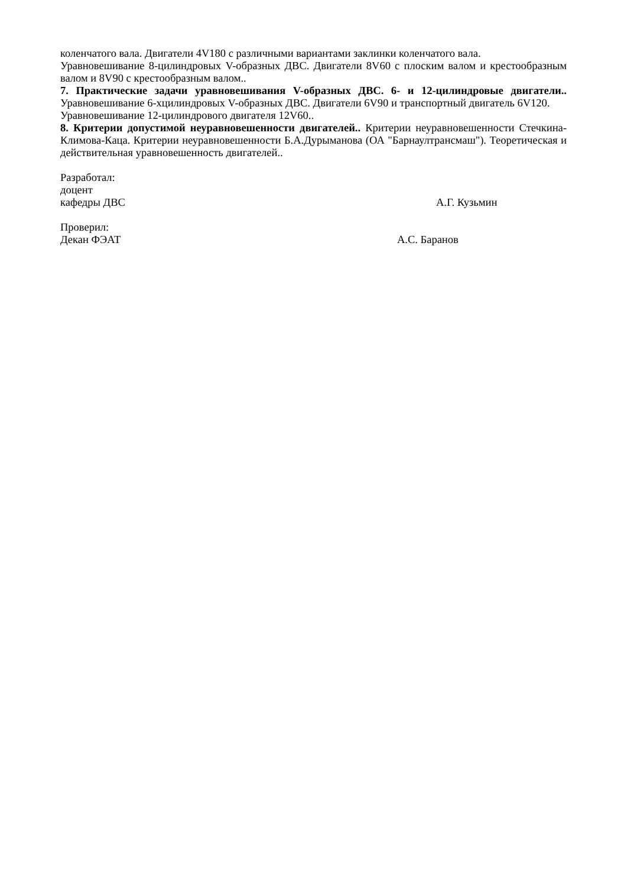коленчатого вала. Двигатели 4V180 с различными вариантами заклинки коленчатого вала.
Уравновешивание 8-цилиндровых V-образных ДВС. Двигатели 8V60 с плоским валом и крестообразным валом и 8V90 с крестообразным валом..
7. Практические задачи уравновешивания V-образных ДВС. 6- и 12-цилиндровые двигатели.. Уравновешивание 6-хцилиндровых V-образных ДВС. Двигатели 6V90 и транспортный двигатель 6V120.
Уравновешивание 12-цилиндрового двигателя 12V60..
8. Критерии допустимой неуравновешенности двигателей.. Критерии неуравновешенности Стечкина-Климова-Каца. Критерии неуравновешенности Б.А.Дурыманова (ОА "Барнаултрансмаш"). Теоретическая и действительная уравновешенность двигателей..
Разработал:
доцент
кафедры ДВС А.Г. Кузьмин
Проверил:
Декан ФЭАТ А.С. Баранов